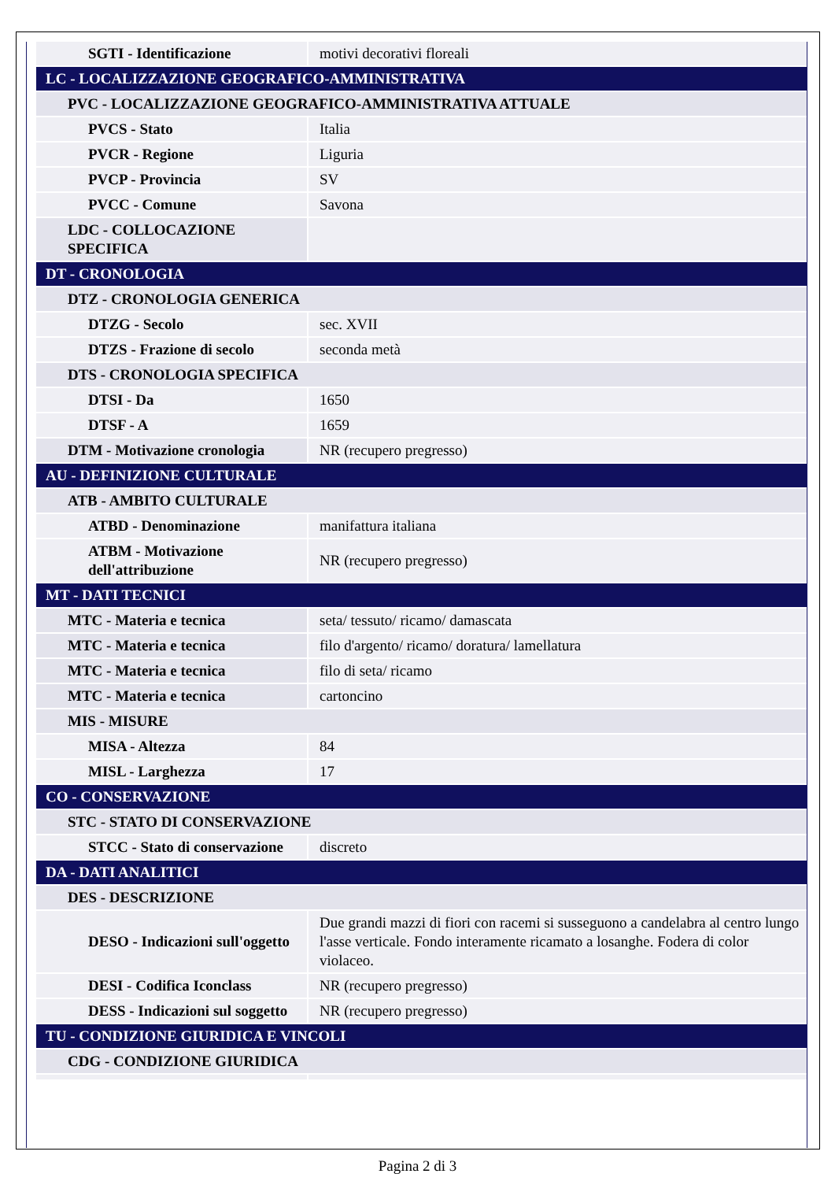| SGTI - Identificazione | motivi decorativi floreali |
| LC - LOCALIZZAZIONE GEOGRAFICO-AMMINISTRATIVA | |
| PVC - LOCALIZZAZIONE GEOGRAFICO-AMMINISTRATIVA ATTUALE | |
| PVCS - Stato | Italia |
| PVCR - Regione | Liguria |
| PVCP - Provincia | SV |
| PVCC - Comune | Savona |
| LDC - COLLOCAZIONE SPECIFICA | |
| DT - CRONOLOGIA | |
| DTZ - CRONOLOGIA GENERICA | |
| DTZG - Secolo | sec. XVII |
| DTZS - Frazione di secolo | seconda metà |
| DTS - CRONOLOGIA SPECIFICA | |
| DTSI - Da | 1650 |
| DTSF - A | 1659 |
| DTM - Motivazione cronologia | NR (recupero pregresso) |
| AU - DEFINIZIONE CULTURALE | |
| ATB - AMBITO CULTURALE | |
| ATBD - Denominazione | manifattura italiana |
| ATBM - Motivazione dell'attribuzione | NR (recupero pregresso) |
| MT - DATI TECNICI | |
| MTC - Materia e tecnica | seta/ tessuto/ ricamo/ damascata |
| MTC - Materia e tecnica | filo d'argento/ ricamo/ doratura/ lamellatura |
| MTC - Materia e tecnica | filo di seta/ ricamo |
| MTC - Materia e tecnica | cartoncino |
| MIS - MISURE | |
| MISA - Altezza | 84 |
| MISL - Larghezza | 17 |
| CO - CONSERVAZIONE | |
| STC - STATO DI CONSERVAZIONE | |
| STCC - Stato di conservazione | discreto |
| DA - DATI ANALITICI | |
| DES - DESCRIZIONE | |
| DESO - Indicazioni sull'oggetto | Due grandi mazzi di fiori con racemi si susseguono a candelabra al centro lungo l'asse verticale. Fondo interamente ricamato a losanghe. Fodera di color violaceo. |
| DESI - Codifica Iconclass | NR (recupero pregresso) |
| DESS - Indicazioni sul soggetto | NR (recupero pregresso) |
| TU - CONDIZIONE GIURIDICA E VINCOLI | |
| CDG - CONDIZIONE GIURIDICA | |
Pagina 2 di 3